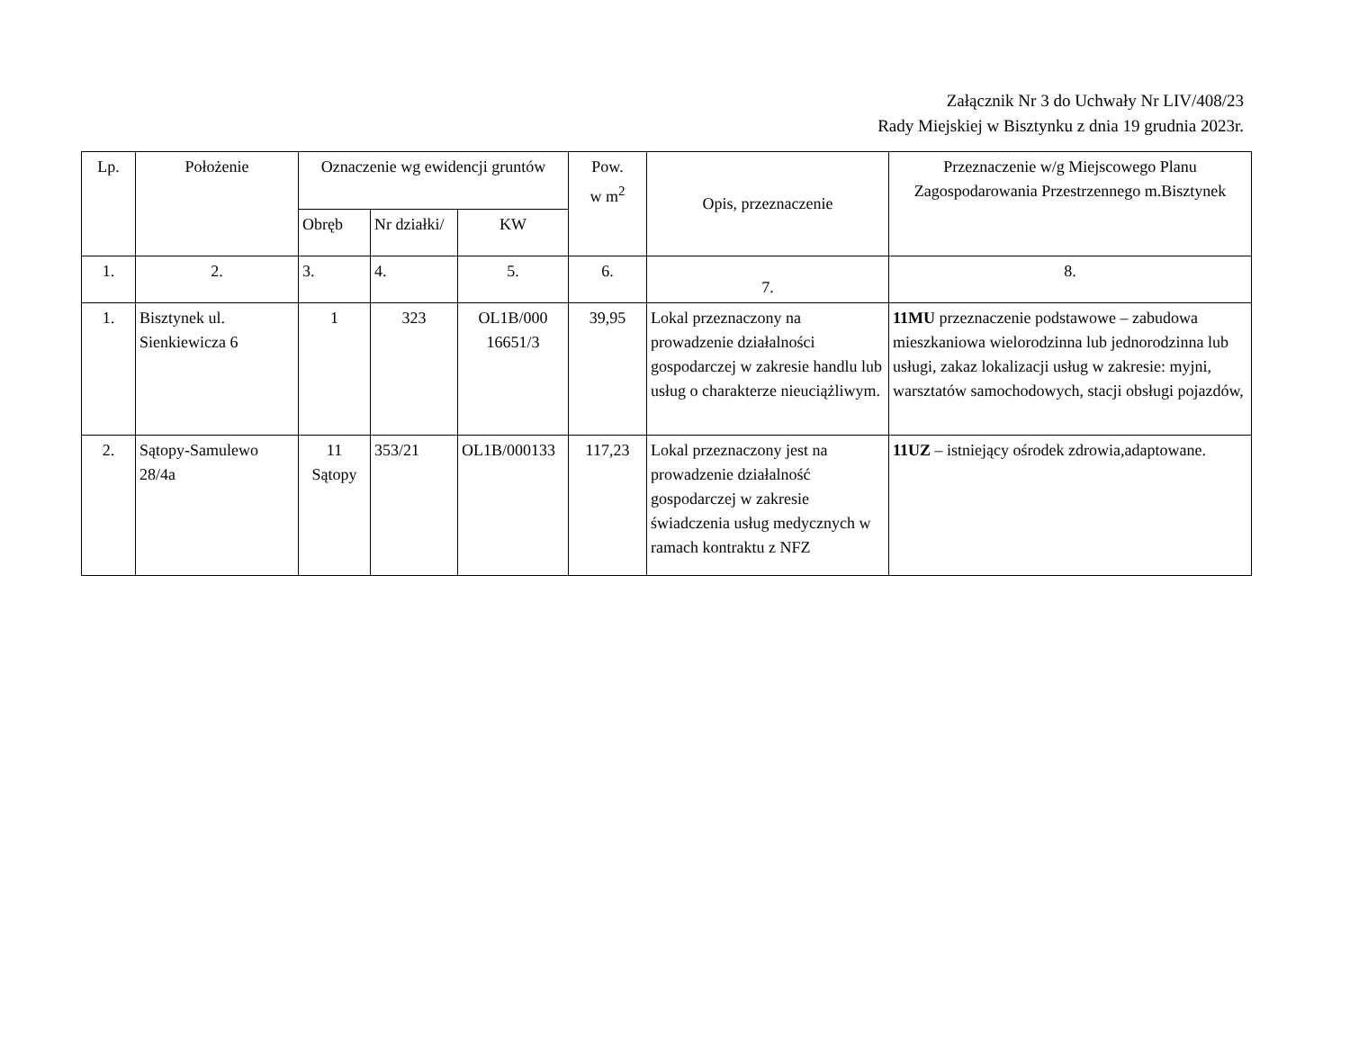Załącznik Nr 3 do Uchwały Nr LIV/408/23
Rady Miejskiej w Bisztynku z dnia 19 grudnia 2023r.
| Lp. | Położenie | Oznaczenie wg ewidencji gruntów | | | Pow. w m<sup>2</sup> | Opis, przeznaczenie | Przeznaczenie w/g Miejscowego Planu Zagospodarowania Przestrzennego m.Bisztynek |
| --- | --- | --- | --- | --- | --- | --- | --- |
| | | Obręb | Nr działki/ | KW | | | |
| 1. | 2. | 3. | 4. | 5. | 6. | 7. | 8. |
| 1. | Bisztynek ul. Sienkiewicza 6 | 1 | 323 | OL1B/000 16651/3 | 39,95 | Lokal przeznaczony na prowadzenie działalności gospodarczej w zakresie handlu lub usług o charakterze nieuciążliwym. | 11MU przeznaczenie podstawowe – zabudowa mieszkaniowa wielorodzinna lub jednorodzinna lub usługi, zakaz lokalizacji usług w zakresie: myjni, warsztatów samochodowych, stacji obsługi pojazdów, |
| 2. | Sątopy-Samulewo 28/4a | 11 Sątopy | 353/21 | OL1B/000133 | 117,23 | Lokal przeznaczony jest na prowadzenie działalność gospodarczej w zakresie świadczenia usług medycznych w ramach kontraktu z NFZ | 11UZ – istniejący ośrodek zdrowia,adaptowane. |